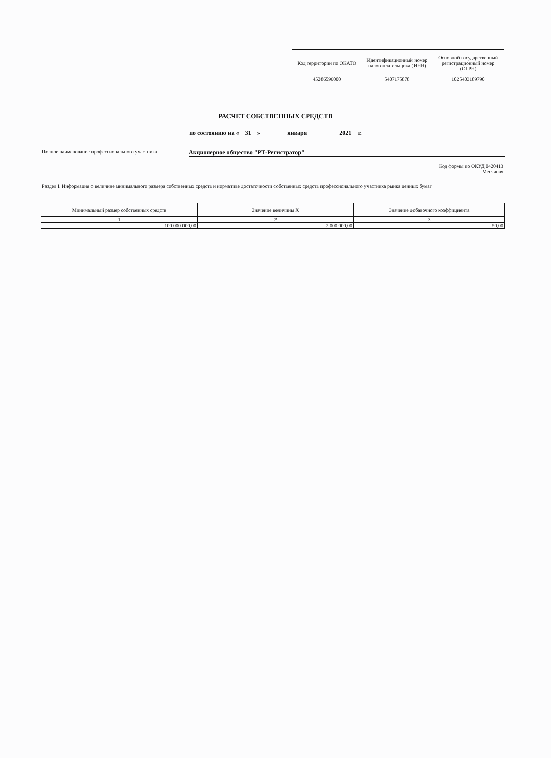| Код территории по ОКАТО | Идентификационный номер налогоплательщика (ИНН) | Основной государственный регистрационный номер (ОГРН) |
| --- | --- | --- |
| 45286596000 | 5407175878 | 1025403189790 |
РАСЧЕТ СОБСТВЕННЫХ СРЕДСТВ
по состоянию на « 31 » января 2021 г.
Полное наименование профессионального участника Акционерное общество "РТ-Регистратор"
Код формы по ОКУД 0420413
Месячная
Раздел I. Информация о величине минимального размера собственных средств и нормативе достаточности собственных средств профессионального участника рынка ценных бумаг
| Минимальный размер собственных средств | Значение величины X | Значение добавочного коэффициента |
| --- | --- | --- |
| 1 | 2 | 3 |
| 100 000 000,00 | 2 000 000,00 | 50,00 |